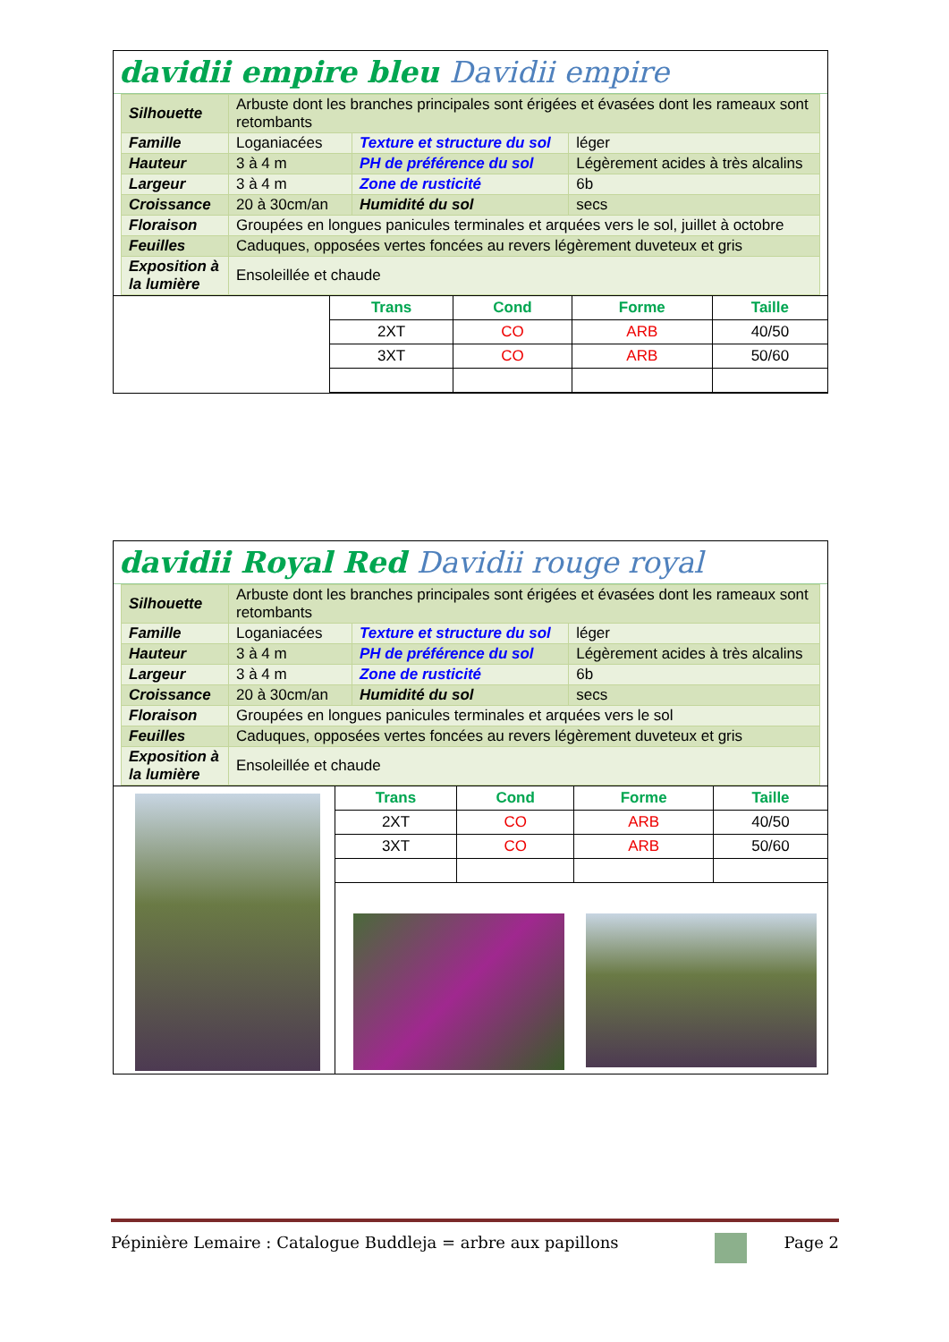davidii empire bleu Davidii empire
| Silhouette | Arbuste dont les branches principales sont érigées et évasées dont les rameaux sont retombants | | |
| Famille | Loganiacées | Texture et structure du sol | léger |
| Hauteur | 3 à 4 m | PH de préférence du sol | Légèrement acides à très alcalins |
| Largeur | 3 à 4 m | Zone de rusticité | 6b |
| Croissance | 20 à 30cm/an | Humidité du sol | secs |
| Floraison | Groupées en longues panicules terminales et arquées vers le sol, juillet à octobre | | |
| Feuilles | Caduques, opposées vertes foncées au revers légèrement duveteux et gris | | |
| Exposition à la lumière | Ensoleillée et chaude | | |
| Trans | Cond | Forme | Taille |
| --- | --- | --- | --- |
| 2XT | CO | ARB | 40/50 |
| 3XT | CO | ARB | 50/60 |
davidii Royal Red Davidii rouge royal
| Silhouette | Arbuste dont les branches principales sont érigées et évasées dont les rameaux sont retombants | | |
| Famille | Loganiacées | Texture et structure du sol | léger |
| Hauteur | 3 à 4 m | PH de préférence du sol | Légèrement acides à très alcalins |
| Largeur | 3 à 4 m | Zone de rusticité | 6b |
| Croissance | 20 à 30cm/an | Humidité du sol | secs |
| Floraison | Groupées en longues panicules terminales et arquées vers le sol | | |
| Feuilles | Caduques, opposées vertes foncées au revers légèrement duveteux et gris | | |
| Exposition à la lumière | Ensoleillée et chaude | | |
| Trans | Cond | Forme | Taille |
| --- | --- | --- | --- |
| 2XT | CO | ARB | 40/50 |
| 3XT | CO | ARB | 50/60 |
Pépinière Lemaire : Catalogue Buddleja = arbre aux papillons Page 2